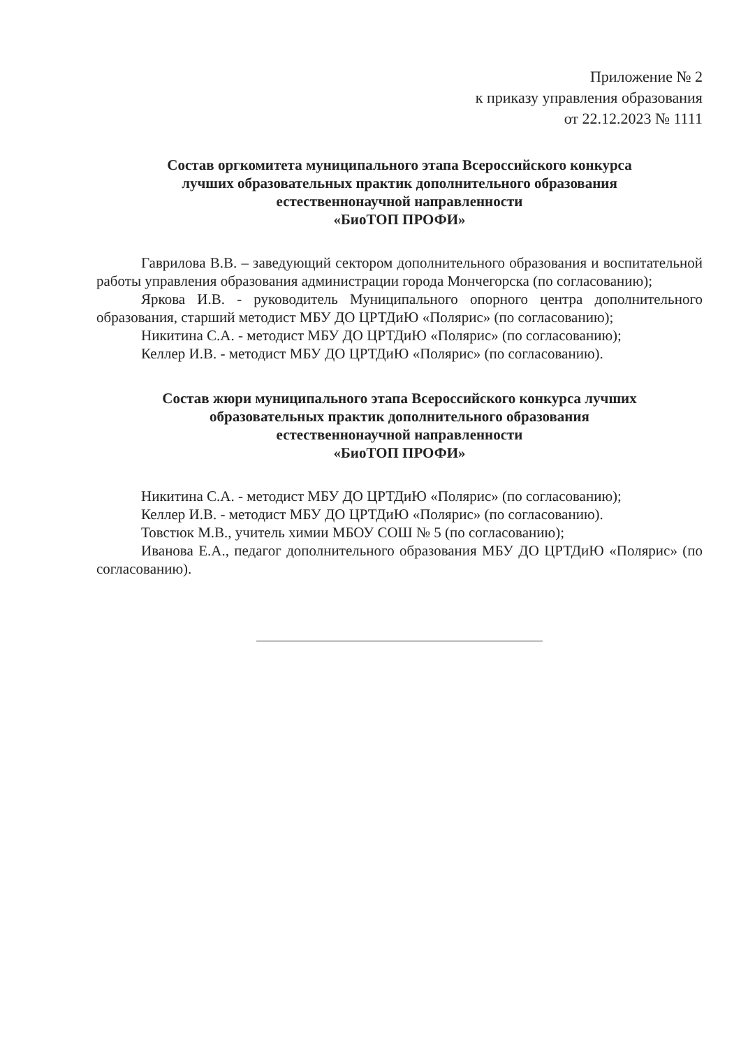Приложение № 2
к приказу управления образования
от 22.12.2023 № 1111
Состав оргкомитета муниципального этапа Всероссийского конкурса
лучших образовательных практик дополнительного образования
естественнонаучной направленности
«БиоТОП ПРОФИ»
Гаврилова В.В. – заведующий сектором дополнительного образования и воспитательной работы управления образования администрации города Мончегорска (по согласованию);
Яркова И.В. - руководитель Муниципального опорного центра дополнительного образования, старший методист МБУ ДО ЦРТДиЮ «Полярис» (по согласованию);
Никитина С.А. - методист МБУ ДО ЦРТДиЮ «Полярис» (по согласованию);
Келлер И.В. - методист МБУ ДО ЦРТДиЮ «Полярис» (по согласованию).
Состав жюри муниципального этапа Всероссийского конкурса лучших
образовательных практик дополнительного образования
естественнонаучной направленности
«БиоТОП ПРОФИ»
Никитина С.А. - методист МБУ ДО ЦРТДиЮ «Полярис» (по согласованию);
Келлер И.В. - методист МБУ ДО ЦРТДиЮ «Полярис» (по согласованию).
Товстюк М.В., учитель химии МБОУ СОШ № 5 (по согласованию);
Иванова Е.А., педагог дополнительного образования МБУ ДО ЦРТДиЮ «Полярис» (по согласованию).